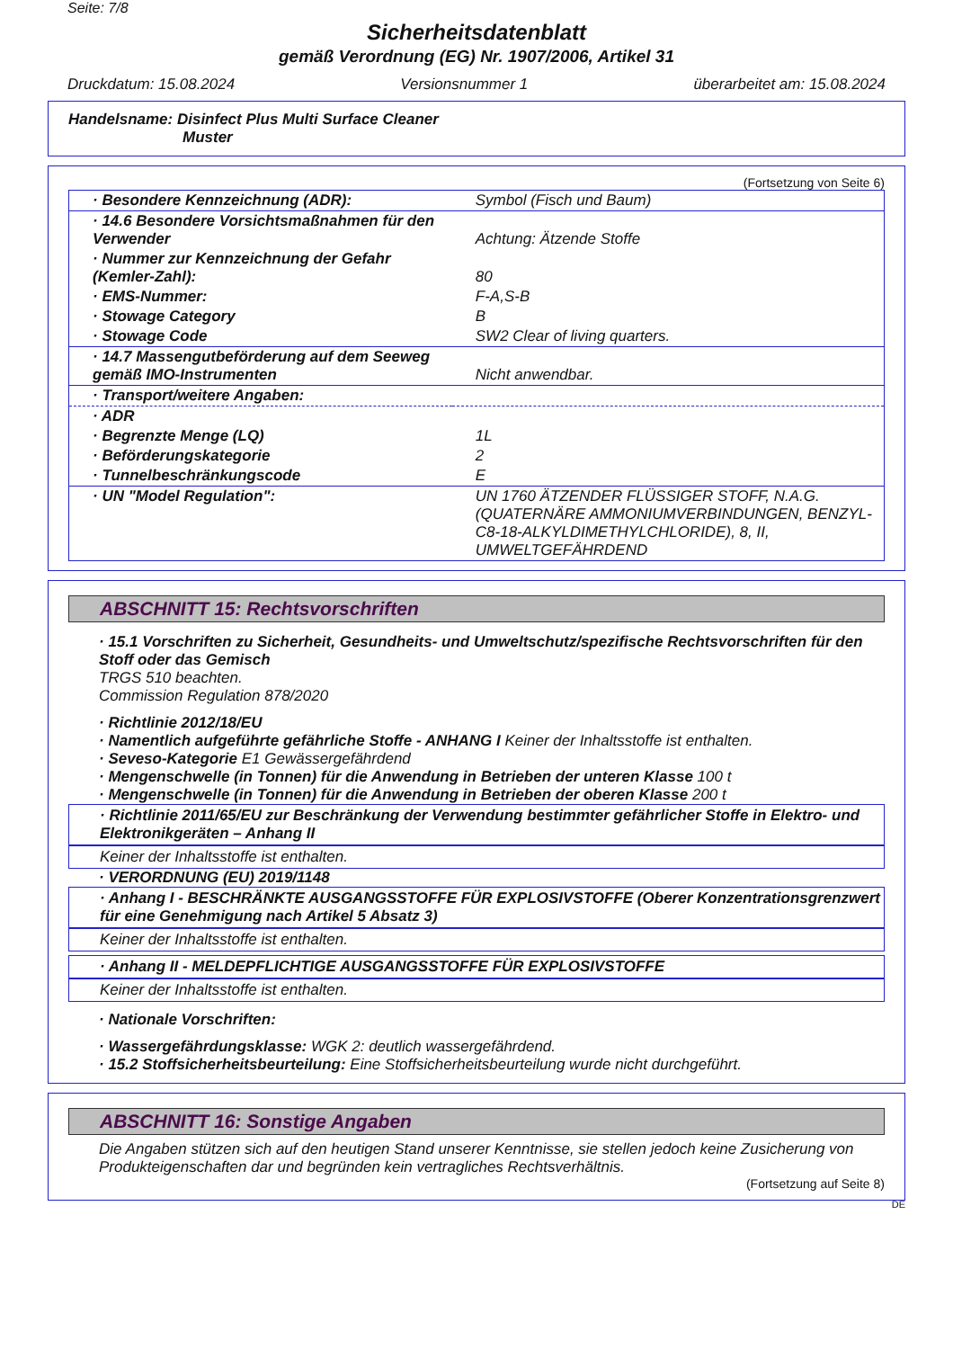Seite: 7/8
Sicherheitsdatenblatt
gemäß Verordnung (EG) Nr. 1907/2006, Artikel 31
Druckdatum: 15.08.2024 Versionsnummer 1 überarbeitet am: 15.08.2024
Handelsname: Disinfect Plus Multi Surface Cleaner
Muster
(Fortsetzung von Seite 6)
| · Besondere Kennzeichnung (ADR): | Symbol (Fisch und Baum) |
| · 14.6 Besondere Vorsichtsmaßnahmen für den Verwender | Achtung: Ätzende Stoffe |
| · Nummer zur Kennzeichnung der Gefahr (Kemler-Zahl): | 80 |
| · EMS-Nummer: | F-A,S-B |
| · Stowage Category | B |
| · Stowage Code | SW2 Clear of living quarters. |
| · 14.7 Massengutbeförderung auf dem Seeweg gemäß IMO-Instrumenten | Nicht anwendbar. |
| · Transport/weitere Angaben: | |
| · ADR | |
| · Begrenzte Menge (LQ) | 1L |
| · Beförderungskategorie | 2 |
| · Tunnelbeschränkungscode | E |
| · UN "Model Regulation": | UN 1760 ÄTZENDER FLÜSSIGER STOFF, N.A.G. (QUATERNÄRE AMMONIUMVERBINDUNGEN, BENZYL-C8-18-ALKYLDIMETHYLCHLORIDE), 8, II, UMWELTGEFÄHRDEND |
ABSCHNITT 15: Rechtsvorschriften
· 15.1 Vorschriften zu Sicherheit, Gesundheits- und Umweltschutz/spezifische Rechtsvorschriften für den Stoff oder das Gemisch
TRGS 510 beachten.
Commission Regulation 878/2020
· Richtlinie 2012/18/EU
· Namentlich aufgeführte gefährliche Stoffe - ANHANG I Keiner der Inhaltsstoffe ist enthalten.
· Seveso-Kategorie E1 Gewässergefährdend
· Mengenschwelle (in Tonnen) für die Anwendung in Betrieben der unteren Klasse 100 t
· Mengenschwelle (in Tonnen) für die Anwendung in Betrieben der oberen Klasse 200 t
· Richtlinie 2011/65/EU zur Beschränkung der Verwendung bestimmter gefährlicher Stoffe in Elektro- und Elektronikgeräten – Anhang II
Keiner der Inhaltsstoffe ist enthalten.
· VERORDNUNG (EU) 2019/1148
· Anhang I - BESCHRÄNKTE AUSGANGSSTOFFE FÜR EXPLOSIVSTOFFE (Oberer Konzentrationsgrenzwert für eine Genehmigung nach Artikel 5 Absatz 3)
Keiner der Inhaltsstoffe ist enthalten.
· Anhang II - MELDEPFLICHTIGE AUSGANGSSTOFFE FÜR EXPLOSIVSTOFFE
Keiner der Inhaltsstoffe ist enthalten.
· Nationale Vorschriften:
· Wassergefährdungsklasse: WGK 2: deutlich wassergefährdend.
· 15.2 Stoffsicherheitsbeurteilung: Eine Stoffsicherheitsbeurteilung wurde nicht durchgeführt.
ABSCHNITT 16: Sonstige Angaben
Die Angaben stützen sich auf den heutigen Stand unserer Kenntnisse, sie stellen jedoch keine Zusicherung von Produkteigenschaften dar und begründen kein vertragliches Rechtsverhältnis.
(Fortsetzung auf Seite 8)
DE